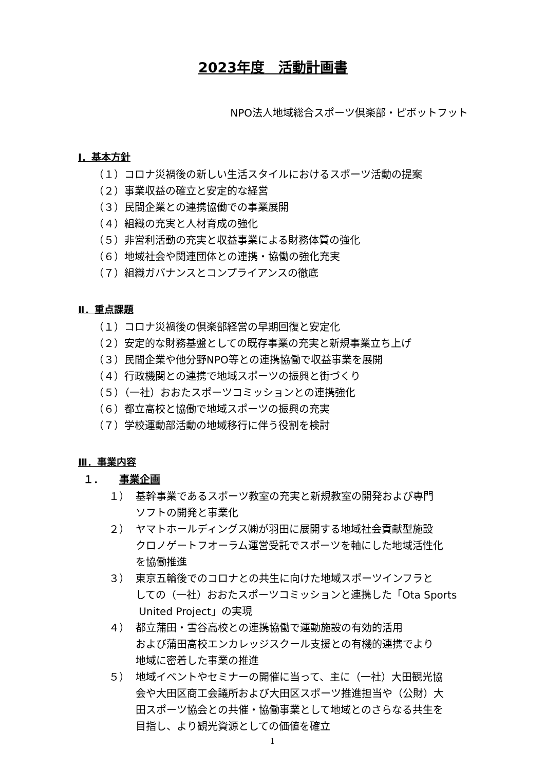2023年度　活動計画書
NPO法人地域総合スポーツ倶楽部・ピボットフット
Ⅰ．基本方針
（１）コロナ災禍後の新しい生活スタイルにおけるスポーツ活動の提案
（２）事業収益の確立と安定的な経営
（３）民間企業との連携協働での事業展開
（４）組織の充実と人材育成の強化
（５）非営利活動の充実と収益事業による財務体質の強化
（６）地域社会や関連団体との連携・協働の強化充実
（７）組織ガバナンスとコンプライアンスの徹底
Ⅱ．重点課題
（１）コロナ災禍後の倶楽部経営の早期回復と安定化
（２）安定的な財務基盤としての既存事業の充実と新規事業立ち上げ
（３）民間企業や他分野NPO等との連携協働で収益事業を展開
（４）行政機関との連携で地域スポーツの振興と街づくり
（５）（一社）おおたスポーツコミッションとの連携強化
（６）都立高校と協働で地域スポーツの振興の充実
（７）学校運動部活動の地域移行に伴う役割を検討
Ⅲ．事業内容
１． 事業企画
１） 基幹事業であるスポーツ教室の充実と新規教室の開発および専門
ソフトの開発と事業化
２） ヤマトホールディングス㈱が羽田に展開する地域社会貢献型施設
クロノゲートフオーラム運営受託でスポーツを軸にした地域活性化
を協働推進
３） 東京五輪後でのコロナとの共生に向けた地域スポーツインフラと
しての（一社）おおたスポーツコミッションと連携した「Ota Sports
United Project」の実現
４） 都立蒲田・雪谷高校との連携協働で運動施設の有効的活用
および蒲田高校エンカレッジスクール支援との有機的連携でより
地域に密着した事業の推進
５） 地域イベントやセミナーの開催に当って、主に（一社）大田観光協
会や大田区商工会議所および大田区スポーツ推進担当や（公財）大
田スポーツ協会との共催・協働事業として地域とのさらなる共生を
目指し、より観光資源としての価値を確立
1